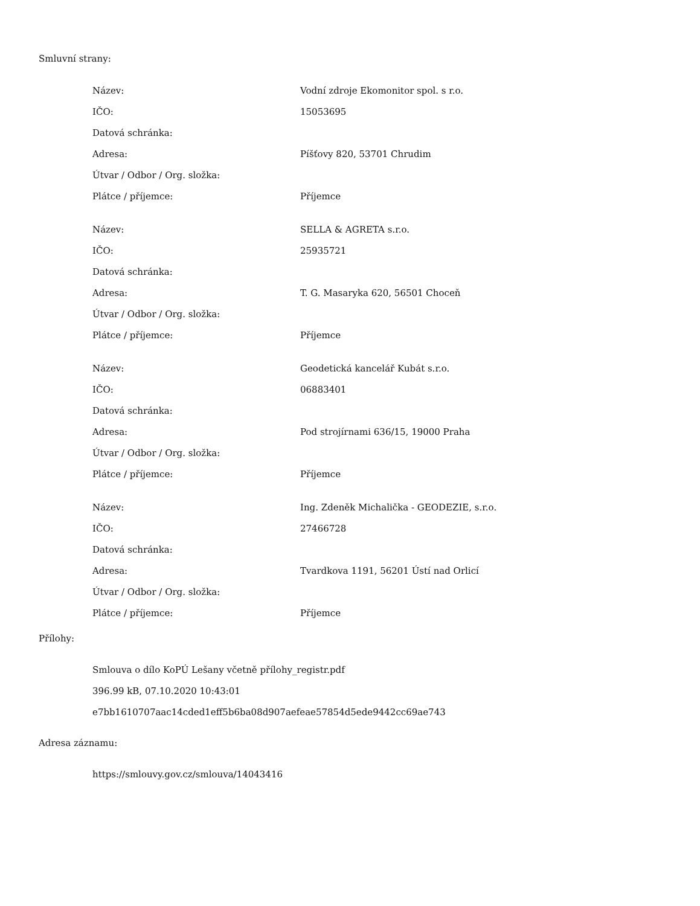Smluvní strany:
| Název: | Vodní zdroje Ekomonitor spol. s r.o. |
| IČO: | 15053695 |
| Datová schránka: | |
| Adresa: | Píšťovy 820, 53701 Chrudim |
| Útvar / Odbor / Org. složka: | |
| Plátce / příjemce: | Příjemce |
| Název: | SELLA & AGRETA s.r.o. |
| IČO: | 25935721 |
| Datová schránka: | |
| Adresa: | T. G. Masaryka 620, 56501 Choceň |
| Útvar / Odbor / Org. složka: | |
| Plátce / příjemce: | Příjemce |
| Název: | Geodetická kancelář Kubát s.r.o. |
| IČO: | 06883401 |
| Datová schránka: | |
| Adresa: | Pod strojírnami 636/15, 19000 Praha |
| Útvar / Odbor / Org. složka: | |
| Plátce / příjemce: | Příjemce |
| Název: | Ing. Zdeněk Michalička - GEODEZIE, s.r.o. |
| IČO: | 27466728 |
| Datová schránka: | |
| Adresa: | Tvardkova 1191, 56201 Ústí nad Orlicí |
| Útvar / Odbor / Org. složka: | |
| Plátce / příjemce: | Příjemce |
Přílohy:
Smlouva o dílo KoPÚ Lešany včetně přílohy_registr.pdf
396.99 kB, 07.10.2020 10:43:01
e7bb1610707aac14cded1eff5b6ba08d907aefeae57854d5ede9442cc69ae743
Adresa záznamu:
https://smlouvy.gov.cz/smlouva/14043416